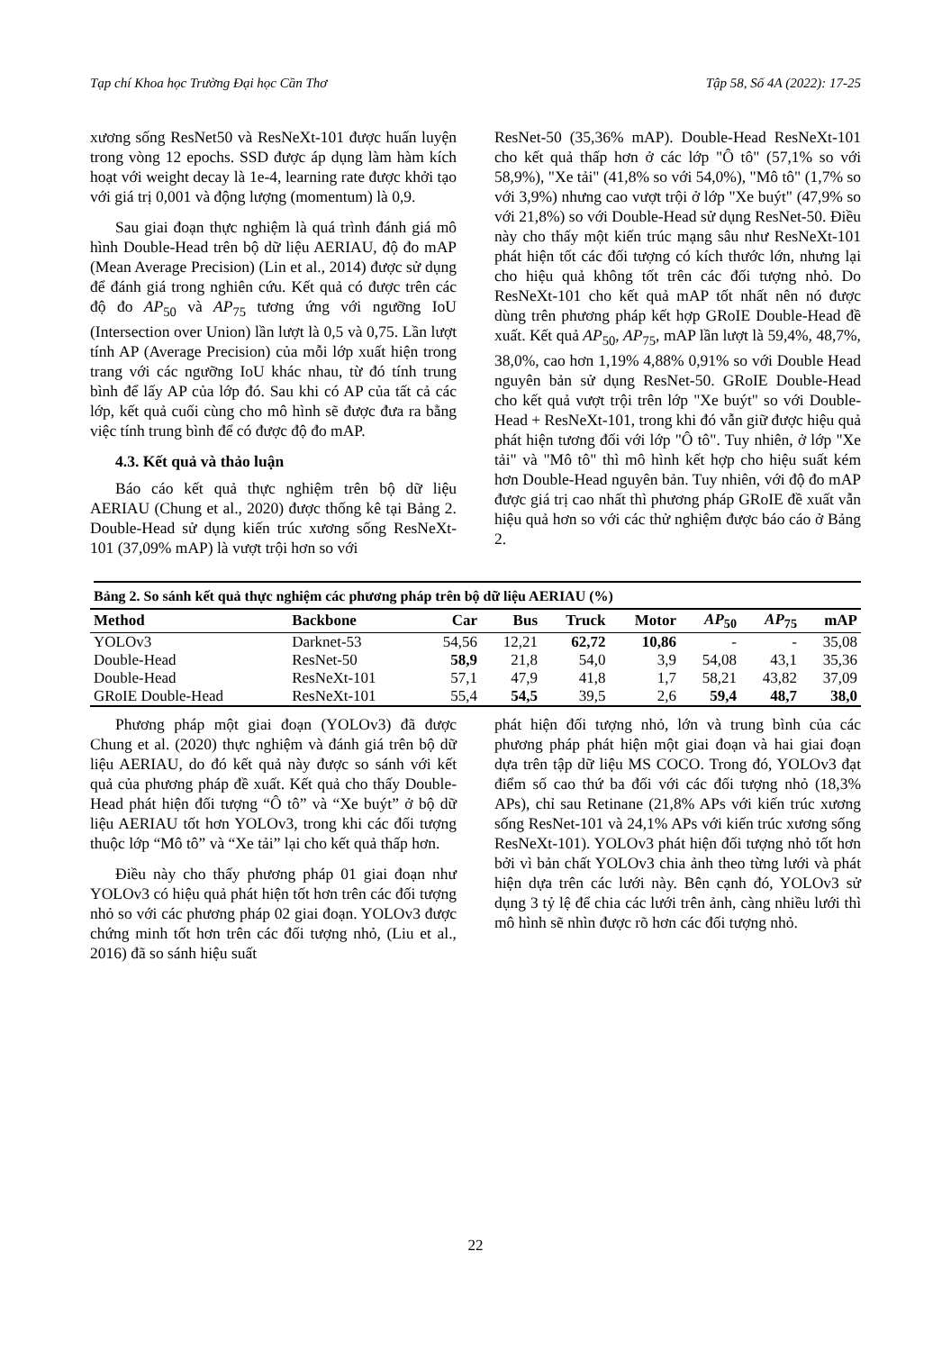Tạp chí Khoa học Trường Đại học Cần Thơ Tập 58, Số 4A (2022): 17-25
xương sống ResNet50 và ResNeXt-101 được huấn luyện trong vòng 12 epochs. SSD được áp dụng làm hàm kích hoạt với weight decay là 1e-4, learning rate được khởi tạo với giá trị 0,001 và động lượng (momentum) là 0,9.
Sau giai đoạn thực nghiệm là quá trình đánh giá mô hình Double-Head trên bộ dữ liệu AERIAU, độ đo mAP (Mean Average Precision) (Lin et al., 2014) được sử dụng để đánh giá trong nghiên cứu. Kết quả có được trên các độ đo AP<sub>50</sub> và AP<sub>75</sub> tương ứng với ngưỡng IoU (Intersection over Union) lần lượt là 0,5 và 0,75. Lần lượt tính AP (Average Precision) của mỗi lớp xuất hiện trong trang với các ngưỡng IoU khác nhau, từ đó tính trung bình để lấy AP của lớp đó. Sau khi có AP của tất cả các lớp, kết quả cuối cùng cho mô hình sẽ được đưa ra bằng việc tính trung bình để có được độ đo mAP.
4.3. Kết quả và thảo luận
Báo cáo kết quả thực nghiệm trên bộ dữ liệu AERIAU (Chung et al., 2020) được thống kê tại Bảng 2. Double-Head sử dụng kiến trúc xương sống ResNeXt-101 (37,09% mAP) là vượt trội hơn so với
ResNet-50 (35,36% mAP). Double-Head ResNeXt-101 cho kết quả thấp hơn ở các lớp "Ô tô" (57,1% so với 58,9%), "Xe tải" (41,8% so với 54,0%), "Mô tô" (1,7% so với 3,9%) nhưng cao vượt trội ở lớp "Xe buýt" (47,9% so với 21,8%) so với Double-Head sử dụng ResNet-50. Điều này cho thấy một kiến trúc mạng sâu như ResNeXt-101 phát hiện tốt các đối tượng có kích thước lớn, nhưng lại cho hiệu quả không tốt trên các đối tượng nhỏ. Do ResNeXt-101 cho kết quả mAP tốt nhất nên nó được dùng trên phương pháp kết hợp GRoIE Double-Head đề xuất. Kết quả AP<sub>50</sub>, AP<sub>75</sub>, mAP lần lượt là 59,4%, 48,7%, 38,0%, cao hơn 1,19% 4,88% 0,91% so với Double Head nguyên bản sử dụng ResNet-50. GRoIE Double-Head cho kết quả vượt trội trên lớp "Xe buýt" so với Double-Head + ResNeXt-101, trong khi đó vẫn giữ được hiệu quả phát hiện tương đối với lớp "Ô tô". Tuy nhiên, ở lớp "Xe tải" và "Mô tô" thì mô hình kết hợp cho hiệu suất kém hơn Double-Head nguyên bản. Tuy nhiên, với độ đo mAP được giá trị cao nhất thì phương pháp GRoIE đề xuất vẫn hiệu quả hơn so với các thử nghiệm được báo cáo ở Bảng 2.
Bảng 2. So sánh kết quả thực nghiệm các phương pháp trên bộ dữ liệu AERIAU (%)
| Method | Backbone | Car | Bus | Truck | Motor | AP<sub>50</sub> | AP<sub>75</sub> | mAP |
| --- | --- | --- | --- | --- | --- | --- | --- | --- |
| YOLOv3 | Darknet-53 | 54,56 | 12,21 | 62,72 | 10,86 | - | - | 35,08 |
| Double-Head | ResNet-50 | 58,9 | 21,8 | 54,0 | 3,9 | 54,08 | 43,1 | 35,36 |
| Double-Head | ResNeXt-101 | 57,1 | 47,9 | 41,8 | 1,7 | 58,21 | 43,82 | 37,09 |
| GRoIE Double-Head | ResNeXt-101 | 55,4 | 54,5 | 39,5 | 2,6 | 59,4 | 48,7 | 38,0 |
Phương pháp một giai đoạn (YOLOv3) đã được Chung et al. (2020) thực nghiệm và đánh giá trên bộ dữ liệu AERIAU, do đó kết quả này được so sánh với kết quả của phương pháp đề xuất. Kết quả cho thấy Double-Head phát hiện đối tượng “Ô tô” và “Xe buýt” ở bộ dữ liệu AERIAU tốt hơn YOLOv3, trong khi các đối tượng thuộc lớp “Mô tô” và “Xe tải” lại cho kết quả thấp hơn.
Điều này cho thấy phương pháp 01 giai đoạn như YOLOv3 có hiệu quả phát hiện tốt hơn trên các đối tượng nhỏ so với các phương pháp 02 giai đoạn. YOLOv3 được chứng minh tốt hơn trên các đối tượng nhỏ, (Liu et al., 2016) đã so sánh hiệu suất
phát hiện đối tượng nhỏ, lớn và trung bình của các phương pháp phát hiện một giai đoạn và hai giai đoạn dựa trên tập dữ liệu MS COCO. Trong đó, YOLOv3 đạt điểm số cao thứ ba đối với các đối tượng nhỏ (18,3% APs), chỉ sau Retinane (21,8% APs với kiến trúc xương sống ResNet-101 và 24,1% APs với kiến trúc xương sống ResNeXt-101). YOLOv3 phát hiện đối tượng nhỏ tốt hơn bởi vì bản chất YOLOv3 chia ảnh theo từng lưới và phát hiện dựa trên các lưới này. Bên cạnh đó, YOLOv3 sử dụng 3 tỷ lệ để chia các lưới trên ảnh, càng nhiều lưới thì mô hình sẽ nhìn được rõ hơn các đối tượng nhỏ.
22